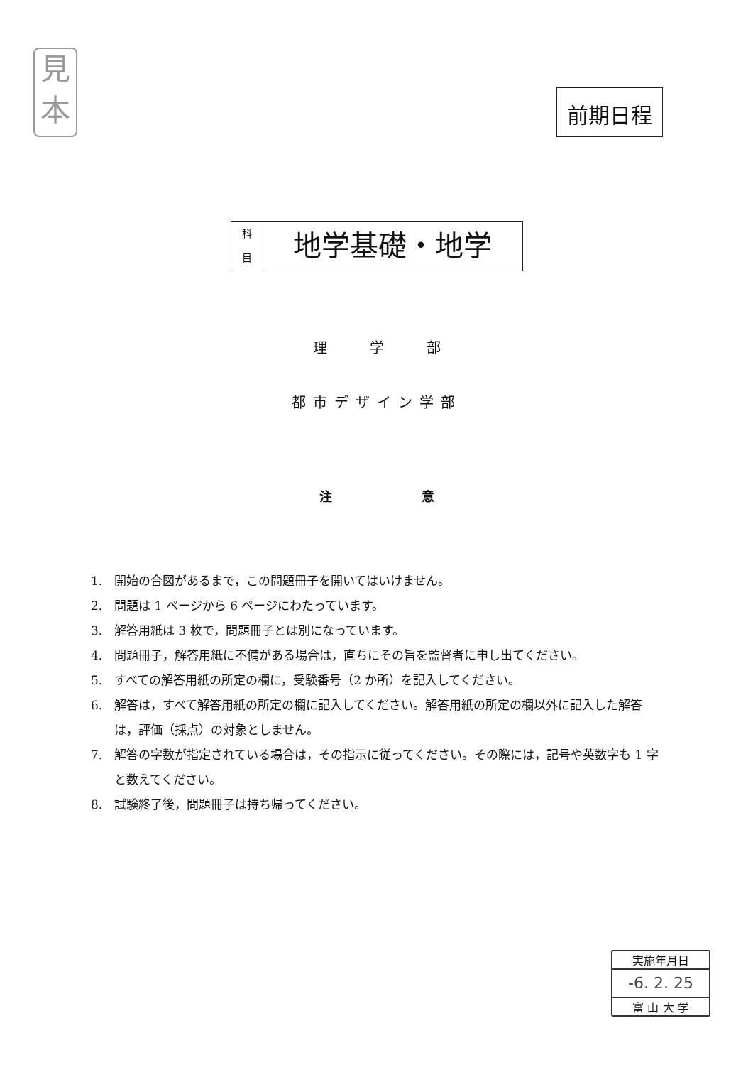見
本
前期日程
科
目
地学基礎・地学
理　　　学　　　部
都市デザイン学部
注　　　　　　　意
1.　開始の合図があるまで，この問題冊子を開いてはいけません。
2.　問題は 1 ページから 6 ページにわたっています。
3.　解答用紙は 3 枚で，問題冊子とは別になっています。
4.　問題冊子，解答用紙に不備がある場合は，直ちにその旨を監督者に申し出てください。
5.　すべての解答用紙の所定の欄に，受験番号（2 か所）を記入してください。
6.　解答は，すべて解答用紙の所定の欄に記入してください。解答用紙の所定の欄以外に記入した解答は，評価（採点）の対象としません。
7.　解答の字数が指定されている場合は，その指示に従ってください。その際には，記号や英数字も 1 字と数えてください。
8.　試験終了後，問題冊子は持ち帰ってください。
実施年月日
-6. 2. 25
富 山 大 学